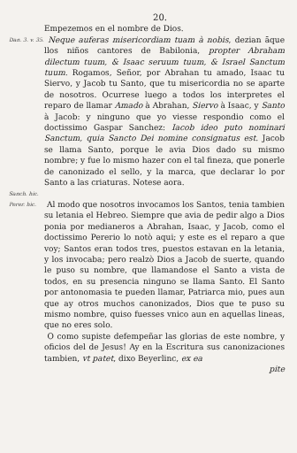20.
Empezemos en el nombre de Dios.
Dan. 3. v. 35.
Neque auferas misericordiam tuam à nobis, dezian āque llos niños cantores de Babilonia, propter Abraham dilectum tuum, & Isaac seruum tuum, & Israel Sanctum tuum. Rogamos, Señor, por Abrahan tu amado, Isaac tu Siervo, y Jacob tu Santo, que tu misericordia no se aparte de nosotros. Ocurrese luego a todos los interpretes el reparo de llamar Amado à Abrahan, Siervo à Isaac, y Santo à Jacob: y ninguno que yo viesse respondio como el doctissimo Gaspar Sanchez: Iacob ideo puto nominari Sanctum, quia Sancto Dei nomine consignatus est. Jacob se llama Santo, porque le avia Dios dado su mismo nombre; y fue lo mismo hazer con el tal fineza, que ponerle de canonizado el sello, y la marca, que declarar lo por Santo a las criaturas. Notese aora.
Sanch. hic.
Perer. hic.
Al modo que nosotros invocamos los Santos, tenia tambien su letania el Hebreo. Siempre que avia de pedir algo a Dios ponia por medianeros a Abrahan, Isaac, y Jacob, como el doctissimo Pererio lo notò aqui; y este es el reparo a que voy; Santos eran todos tres, puestos estavan en la letania, y los invocaba; pero realzò Dios a Jacob de suerte, quando le puso su nombre, que llamandose el Santo a vista de todos, en su presencia ninguno se llama Santo. El Santo por antonomasia te pueden llamar, Patriarca mio, pues aun que ay otros muchos canonizados, Dios que te puso su mismo nombre, quiso fuesses vnico aun en aquellas lineas, que no eres solo.
O como supiste defempeñar las glorias de este nombre, y oficios del de Jesus! Ay en la Escritura sus canonizaciones tambien, vt patet, dixo Beyerlinc, ex ea
pite